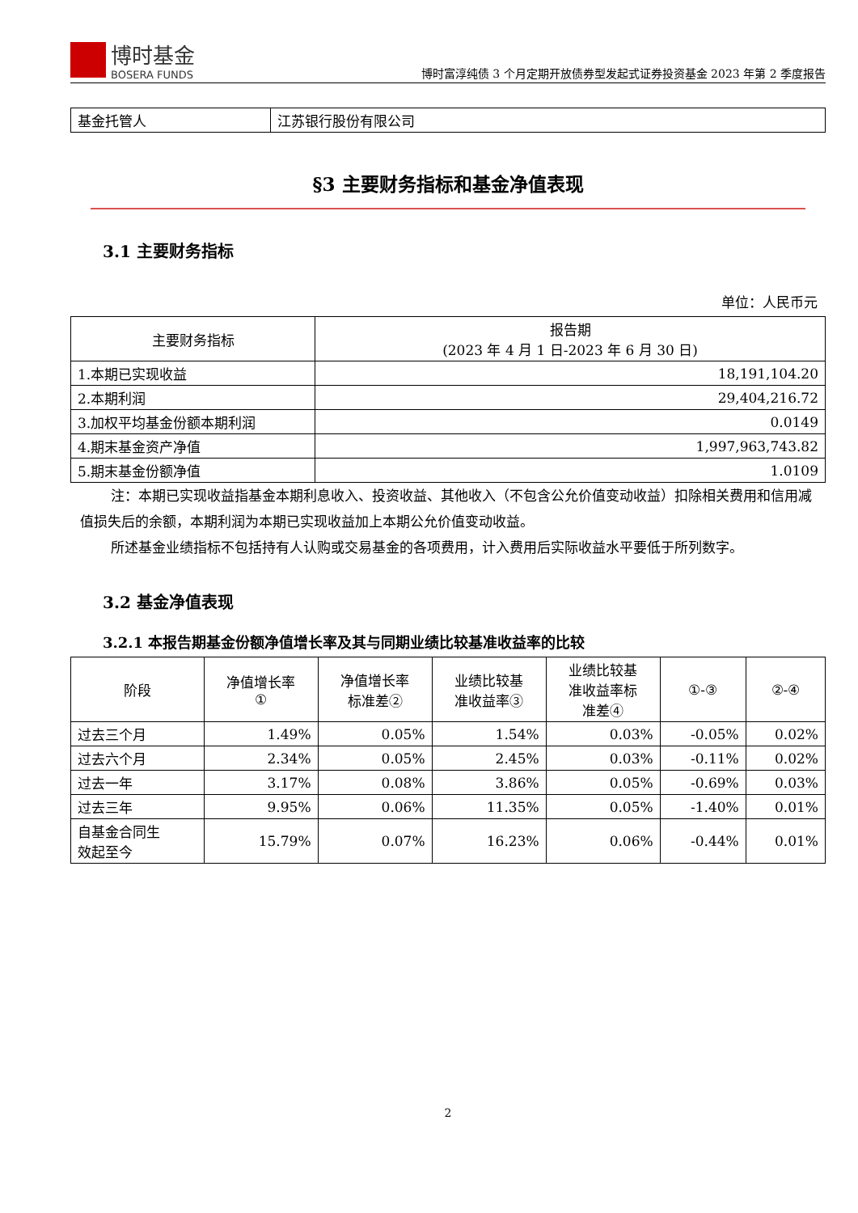博时基金
BOSERA FUNDS
博时富淳纯债 3 个月定期开放债券型发起式证券投资基金 2023 年第 2 季度报告
| 基金托管人 | 江苏银行股份有限公司 |
§3 主要财务指标和基金净值表现
3.1 主要财务指标
单位：人民币元
| 主要财务指标 | 报告期 (2023 年 4 月 1 日-2023 年 6 月 30 日) |
| 1.本期已实现收益 | 18,191,104.20 |
| 2.本期利润 | 29,404,216.72 |
| 3.加权平均基金份额本期利润 | 0.0149 |
| 4.期末基金资产净值 | 1,997,963,743.82 |
| 5.期末基金份额净值 | 1.0109 |
注：本期已实现收益指基金本期利息收入、投资收益、其他收入（不包含公允价值变动收益）扣除相关费用和信用减值损失后的余额，本期利润为本期已实现收益加上本期公允价值变动收益。
所述基金业绩指标不包括持有人认购或交易基金的各项费用，计入费用后实际收益水平要低于所列数字。
3.2 基金净值表现
3.2.1 本报告期基金份额净值增长率及其与同期业绩比较基准收益率的比较
| 阶段 | 净值增长率 ① | 净值增长率 标准差② | 业绩比较基 准收益率③ | 业绩比较基 准收益率标 准差④ | ①-③ | ②-④ |
| 过去三个月 | 1.49% | 0.05% | 1.54% | 0.03% | -0.05% | 0.02% |
| 过去六个月 | 2.34% | 0.05% | 2.45% | 0.03% | -0.11% | 0.02% |
| 过去一年 | 3.17% | 0.08% | 3.86% | 0.05% | -0.69% | 0.03% |
| 过去三年 | 9.95% | 0.06% | 11.35% | 0.05% | -1.40% | 0.01% |
| 自基金合同生 效起至今 | 15.79% | 0.07% | 16.23% | 0.06% | -0.44% | 0.01% |
2